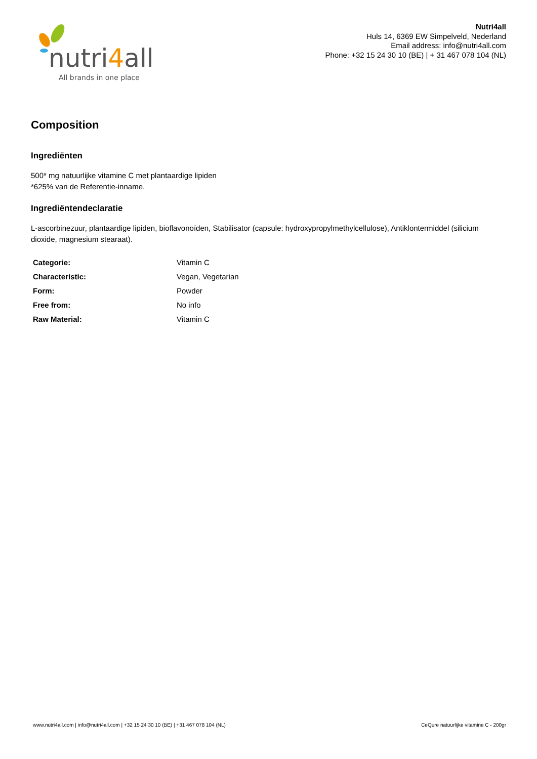nutri4all
All brands in one place
Nutri4all
Huls 14, 6369 EW Simpelveld, Nederland
Email address: info@nutri4all.com
Phone: +32 15 24 30 10 (BE) | + 31 467 078 104 (NL)
Composition
Ingrediënten
500* mg natuurlijke vitamine C met plantaardige lipiden
*625% van de Referentie-inname.
Ingrediëntendeclaratie
L-ascorbinezuur, plantaardige lipiden, bioflavonoïden, Stabilisator (capsule: hydroxypropylmethylcellulose), Antiklontermiddel (silicium dioxide, magnesium stearaat).
| Categorie: | Vitamin C |
| Characteristic: | Vegan, Vegetarian |
| Form: | Powder |
| Free from: | No info |
| Raw Material: | Vitamin C |
www.nutri4all.com | info@nutri4all.com | +32 15 24 30 10 (BE) | +31 467 078 104 (NL) CeQure natuurlijke vitamine C - 200gr